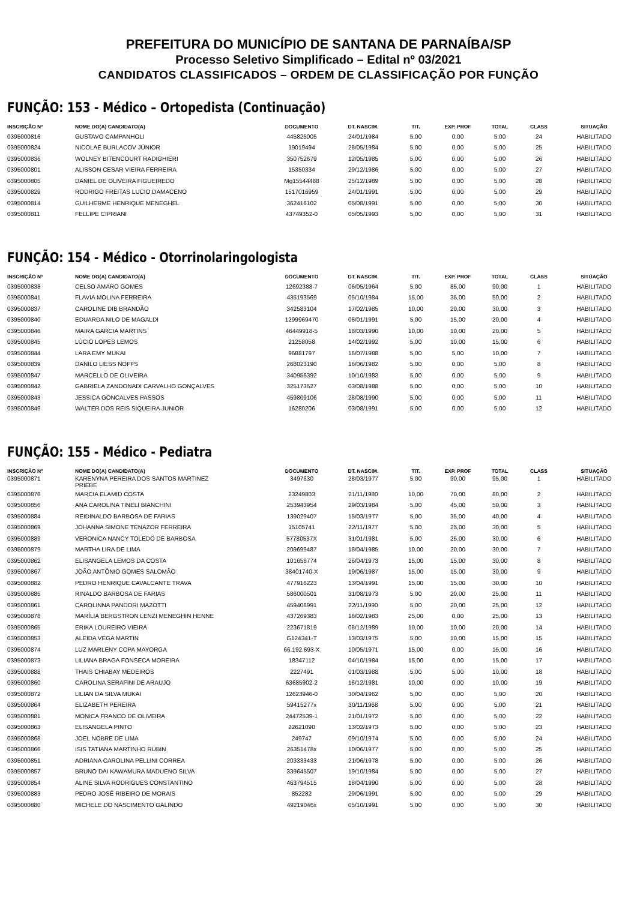PREFEITURA DO MUNICÍPIO DE SANTANA DE PARNAÍBA/SP
Processo Seletivo Simplificado – Edital nº 03/2021
CANDIDATOS CLASSIFICADOS – ORDEM DE CLASSIFICAÇÃO POR FUNÇÃO
FUNÇÃO: 153 - Médico – Ortopedista (Continuação)
| INSCRIÇÃO Nº | NOME DO(A) CANDIDATO(A) | DOCUMENTO | DT. NASCIM. | TIT. | EXP. PROF | TOTAL | CLASS | SITUAÇÃO |
| --- | --- | --- | --- | --- | --- | --- | --- | --- |
| 0395000816 | GUSTAVO CAMPANHOLI | 445825005 | 24/01/1984 | 5,00 | 0,00 | 5,00 | 24 | HABILITADO |
| 0395000824 | NICOLAE BURLACOV JÚNIOR | 19019494 | 28/05/1984 | 5,00 | 0,00 | 5,00 | 25 | HABILITADO |
| 0395000836 | WOLNEY BITENCOURT RADIGHIERI | 350752679 | 12/05/1985 | 5,00 | 0,00 | 5,00 | 26 | HABILITADO |
| 0395000801 | ALISSON CESAR VIEIRA FERREIRA | 15350334 | 29/12/1986 | 5,00 | 0,00 | 5,00 | 27 | HABILITADO |
| 0395000805 | DANIEL DE OLIVEIRA FIGUEIREDO | Mg15544488 | 25/12/1989 | 5,00 | 0,00 | 5,00 | 28 | HABILITADO |
| 0395000829 | RODRIGO FREITAS LUCIO DAMACENO | 1517016959 | 24/01/1991 | 5,00 | 0,00 | 5,00 | 29 | HABILITADO |
| 0395000814 | GUILHERME HENRIQUE MENEGHEL | 362416102 | 05/08/1991 | 5,00 | 0,00 | 5,00 | 30 | HABILITADO |
| 0395000811 | FELLIPE CIPRIANI | 43749352-0 | 05/05/1993 | 5,00 | 0,00 | 5,00 | 31 | HABILITADO |
FUNÇÃO: 154 - Médico - Otorrinolaringologista
| INSCRIÇÃO Nº | NOME DO(A) CANDIDATO(A) | DOCUMENTO | DT. NASCIM. | TIT. | EXP. PROF | TOTAL | CLASS | SITUAÇÃO |
| --- | --- | --- | --- | --- | --- | --- | --- | --- |
| 0395000838 | CELSO AMARO GOMES | 12692388-7 | 06/05/1964 | 5,00 | 85,00 | 90,00 | 1 | HABILITADO |
| 0395000841 | FLAVIA MOLINA FERREIRA | 435193569 | 05/10/1984 | 15,00 | 35,00 | 50,00 | 2 | HABILITADO |
| 0395000837 | CAROLINE DIB BRANDÃO | 342583104 | 17/02/1985 | 10,00 | 20,00 | 30,00 | 3 | HABILITADO |
| 0395000840 | EDUARDA NILO DE MAGALDI | 1299969470 | 06/01/1991 | 5,00 | 15,00 | 20,00 | 4 | HABILITADO |
| 0395000846 | MAIRA GARCIA MARTINS | 46449918-5 | 18/03/1990 | 10,00 | 10,00 | 20,00 | 5 | HABILITADO |
| 0395000845 | LÚCIO LOPES LEMOS | 21258058 | 14/02/1992 | 5,00 | 10,00 | 15,00 | 6 | HABILITADO |
| 0395000844 | LARA EMY MUKAI | 96881797 | 16/07/1988 | 5,00 | 5,00 | 10,00 | 7 | HABILITADO |
| 0395000839 | DANILO LIESS NOFFS | 268023190 | 16/06/1982 | 5,00 | 0,00 | 5,00 | 8 | HABILITADO |
| 0395000847 | MARCELLO DE OLIVEIRA | 340956392 | 10/10/1983 | 5,00 | 0,00 | 5,00 | 9 | HABILITADO |
| 0395000842 | GABRIELA ZANDONADI CARVALHO GONÇALVES | 325173527 | 03/08/1988 | 5,00 | 0,00 | 5,00 | 10 | HABILITADO |
| 0395000843 | JESSICA GONCALVES PASSOS | 459809106 | 28/08/1990 | 5,00 | 0,00 | 5,00 | 11 | HABILITADO |
| 0395000849 | WALTER DOS REIS SIQUEIRA JUNIOR | 16280206 | 03/08/1991 | 5,00 | 0,00 | 5,00 | 12 | HABILITADO |
FUNÇÃO: 155 - Médico - Pediatra
| INSCRIÇÃO Nº | NOME DO(A) CANDIDATO(A) | DOCUMENTO | DT. NASCIM. | TIT. | EXP. PROF | TOTAL | CLASS | SITUAÇÃO |
| --- | --- | --- | --- | --- | --- | --- | --- | --- |
| 0395000871 | KARENYNA PEREIRA DOS SANTOS MARTINEZ PRIEBE | 3497630 | 28/03/1977 | 5,00 | 90,00 | 95,00 | 1 | HABILITADO |
| 0395000876 | MARCIA ELAMID COSTA | 23249803 | 21/11/1980 | 10,00 | 70,00 | 80,00 | 2 | HABILITADO |
| 0395000856 | ANA CAROLINA TINELI BIANCHINI | 253943954 | 29/03/1984 | 5,00 | 45,00 | 50,00 | 3 | HABILITADO |
| 0395000884 | REIDINALDO BARBOSA DE FARIAS | 139029407 | 15/03/1977 | 5,00 | 35,00 | 40,00 | 4 | HABILITADO |
| 0395000869 | JOHANNA SIMONE TENAZOR FERREIRA | 15105741 | 22/11/1977 | 5,00 | 25,00 | 30,00 | 5 | HABILITADO |
| 0395000889 | VERONICA NANCY TOLEDO DE BARBOSA | 57780537X | 31/01/1981 | 5,00 | 25,00 | 30,00 | 6 | HABILITADO |
| 0395000879 | MARTHA LIRA DE LIMA | 209699487 | 18/04/1985 | 10,00 | 20,00 | 30,00 | 7 | HABILITADO |
| 0395000862 | ELISANGELA LEMOS DA COSTA | 101656774 | 26/04/1973 | 15,00 | 15,00 | 30,00 | 8 | HABILITADO |
| 0395000867 | JOÃO ANTÔNIO GOMES SALOMÃO | 38401740-X | 19/06/1987 | 15,00 | 15,00 | 30,00 | 9 | HABILITADO |
| 0395000882 | PEDRO HENRIQUE CAVALCANTE TRAVA | 477916223 | 13/04/1991 | 15,00 | 15,00 | 30,00 | 10 | HABILITADO |
| 0395000885 | RINALDO BARBOSA DE FARIAS | 586000501 | 31/08/1973 | 5,00 | 20,00 | 25,00 | 11 | HABILITADO |
| 0395000861 | CAROLINNA PANDORI MAZOTTI | 459406991 | 22/11/1990 | 5,00 | 20,00 | 25,00 | 12 | HABILITADO |
| 0395000878 | MARÍLIA BERGSTRON LENZI MENEGHIN HENNE | 437269383 | 16/02/1983 | 25,00 | 0,00 | 25,00 | 13 | HABILITADO |
| 0395000865 | ERIKA LOUREIRO VIEIRA | 223671819 | 08/12/1989 | 10,00 | 10,00 | 20,00 | 14 | HABILITADO |
| 0395000853 | ALEIDA VEGA MARTIN | G124341-T | 13/03/1975 | 5,00 | 10,00 | 15,00 | 15 | HABILITADO |
| 0395000874 | LUZ MARLENY COPA MAYORGA | 66.192.693-X | 10/05/1971 | 15,00 | 0,00 | 15,00 | 16 | HABILITADO |
| 0395000873 | LILIANA BRAGA FONSECA MOREIRA | 18347112 | 04/10/1984 | 15,00 | 0,00 | 15,00 | 17 | HABILITADO |
| 0395000888 | THAIS CHIABAY MEDEIROS | 2227491 | 01/03/1988 | 5,00 | 5,00 | 10,00 | 18 | HABILITADO |
| 0395000860 | CAROLINA SERAFINI DE ARAUJO | 63685902-2 | 16/12/1981 | 10,00 | 0,00 | 10,00 | 19 | HABILITADO |
| 0395000872 | LILIAN DA SILVA MUKAI | 12623946-0 | 30/04/1962 | 5,00 | 0,00 | 5,00 | 20 | HABILITADO |
| 0395000864 | ELIZABETH PEREIRA | 59415277x | 30/11/1968 | 5,00 | 0,00 | 5,00 | 21 | HABILITADO |
| 0395000881 | MONICA FRANCO DE OLIVEIRA | 24472539-1 | 21/01/1972 | 5,00 | 0,00 | 5,00 | 22 | HABILITADO |
| 0395000863 | ELISANGELA PINTO | 22621090 | 13/02/1973 | 5,00 | 0,00 | 5,00 | 23 | HABILITADO |
| 0395000868 | JOEL NOBRE DE LIMA | 249747 | 09/10/1974 | 5,00 | 0,00 | 5,00 | 24 | HABILITADO |
| 0395000866 | ISIS TATIANA MARTINHO RUBIN | 26351478x | 10/06/1977 | 5,00 | 0,00 | 5,00 | 25 | HABILITADO |
| 0395000851 | ADRIANA CAROLINA PELLINI CORREA | 203333433 | 21/06/1978 | 5,00 | 0,00 | 5,00 | 26 | HABILITADO |
| 0395000857 | BRUNO DAI KAWAMURA MADUENO SILVA | 339645507 | 19/10/1984 | 5,00 | 0,00 | 5,00 | 27 | HABILITADO |
| 0395000854 | ALINE SILVA RODRIGUES CONSTANTINO | 463794515 | 18/04/1990 | 5,00 | 0,00 | 5,00 | 28 | HABILITADO |
| 0395000883 | PEDRO JOSÉ RIBEIRO DE MORAIS | 852282 | 29/06/1991 | 5,00 | 0,00 | 5,00 | 29 | HABILITADO |
| 0395000880 | MICHELE DO NASCIMENTO GALINDO | 49219046x | 05/10/1991 | 5,00 | 0,00 | 5,00 | 30 | HABILITADO |